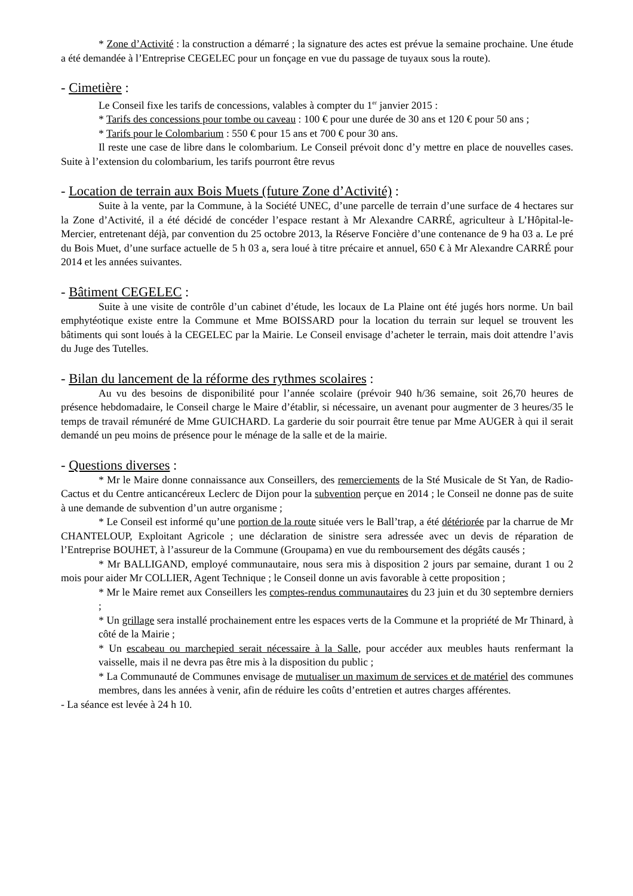* Zone d’Activité : la construction a démarré ; la signature des actes est prévue la semaine prochaine. Une étude a été demandée à l’Entreprise CEGELEC pour un fonçage en vue du passage de tuyaux sous la route).
- Cimetière :
Le Conseil fixe les tarifs de concessions, valables à compter du 1<sup>er</sup> janvier 2015 :
* Tarifs des concessions pour tombe ou caveau : 100 € pour une durée de 30 ans et 120 € pour 50 ans ;
* Tarifs pour le Colombarium : 550 € pour 15 ans et 700 € pour 30 ans.
Il reste une case de libre dans le colombarium. Le Conseil prévoit donc d’y mettre en place de nouvelles cases. Suite à l’extension du colombarium, les tarifs pourront être revus
- Location de terrain aux Bois Muets (future Zone d’Activité) :
Suite à la vente, par la Commune, à la Société UNEC, d’une parcelle de terrain d’une surface de 4 hectares sur la Zone d’Activité, il a été décidé de concéder l’espace restant à Mr Alexandre CARRÉ, agriculteur à L’Hôpital-le-Mercier, entretenant déjà, par convention du 25 octobre 2013, la Réserve Foncière d’une contenance de 9 ha 03 a. Le pré du Bois Muet, d’une surface actuelle de 5 h 03 a, sera loué à titre précaire et annuel, 650 € à Mr Alexandre CARRÉ pour 2014 et les années suivantes.
- Bâtiment CEGELEC :
Suite à une visite de contrôle d’un cabinet d’étude, les locaux de La Plaine ont été jugés hors norme. Un bail emphytéotique existe entre la Commune et Mme BOISSARD pour la location du terrain sur lequel se trouvent les bâtiments qui sont loués à la CEGELEC par la Mairie. Le Conseil envisage d’acheter le terrain, mais doit attendre l’avis du Juge des Tutelles.
- Bilan du lancement de la réforme des rythmes scolaires :
Au vu des besoins de disponibilité pour l’année scolaire (prévoir 940 h/36 semaine, soit 26,70 heures de présence hebdomadaire, le Conseil charge le Maire d’établir, si nécessaire, un avenant pour augmenter de 3 heures/35 le temps de travail rémunéré de Mme GUICHARD. La garderie du soir pourrait être tenue par Mme AUGER à qui il serait demandé un peu moins de présence pour le ménage de la salle et de la mairie.
- Questions diverses :
* Mr le Maire donne connaissance aux Conseillers, des remerciements de la Sté Musicale de St Yan, de Radio-Cactus et du Centre anticancéreux Leclerc de Dijon pour la subvention perçue en 2014 ; le Conseil ne donne pas de suite à une demande de subvention d’un autre organisme ;
* Le Conseil est informé qu’une portion de la route située vers le Ball’trap, a été détériorée par la charrue de Mr CHANTELOUP, Exploitant Agricole ; une déclaration de sinistre sera adressée avec un devis de réparation de l’Entreprise BOUHET, à l’assureur de la Commune (Groupama) en vue du remboursement des dégâts causés ;
* Mr BALLIGAND, employé communautaire, nous sera mis à disposition 2 jours par semaine, durant 1 ou 2 mois pour aider Mr COLLIER, Agent Technique ; le Conseil donne un avis favorable à cette proposition ;
* Mr le Maire remet aux Conseillers les comptes-rendus communautaires du 23 juin et du 30 septembre derniers ;
* Un grillage sera installé prochainement entre les espaces verts de la Commune et la propriété de Mr Thinard, à côté de la Mairie ;
* Un escabeau ou marchepied serait nécessaire à la Salle, pour accéder aux meubles hauts renfermant la vaisselle, mais il ne devra pas être mis à la disposition du public ;
* La Communauté de Communes envisage de mutualiser un maximum de services et de matériel des communes membres, dans les années à venir, afin de réduire les coûts d’entretien et autres charges afférentes.
- La séance est levée à 24 h 10.